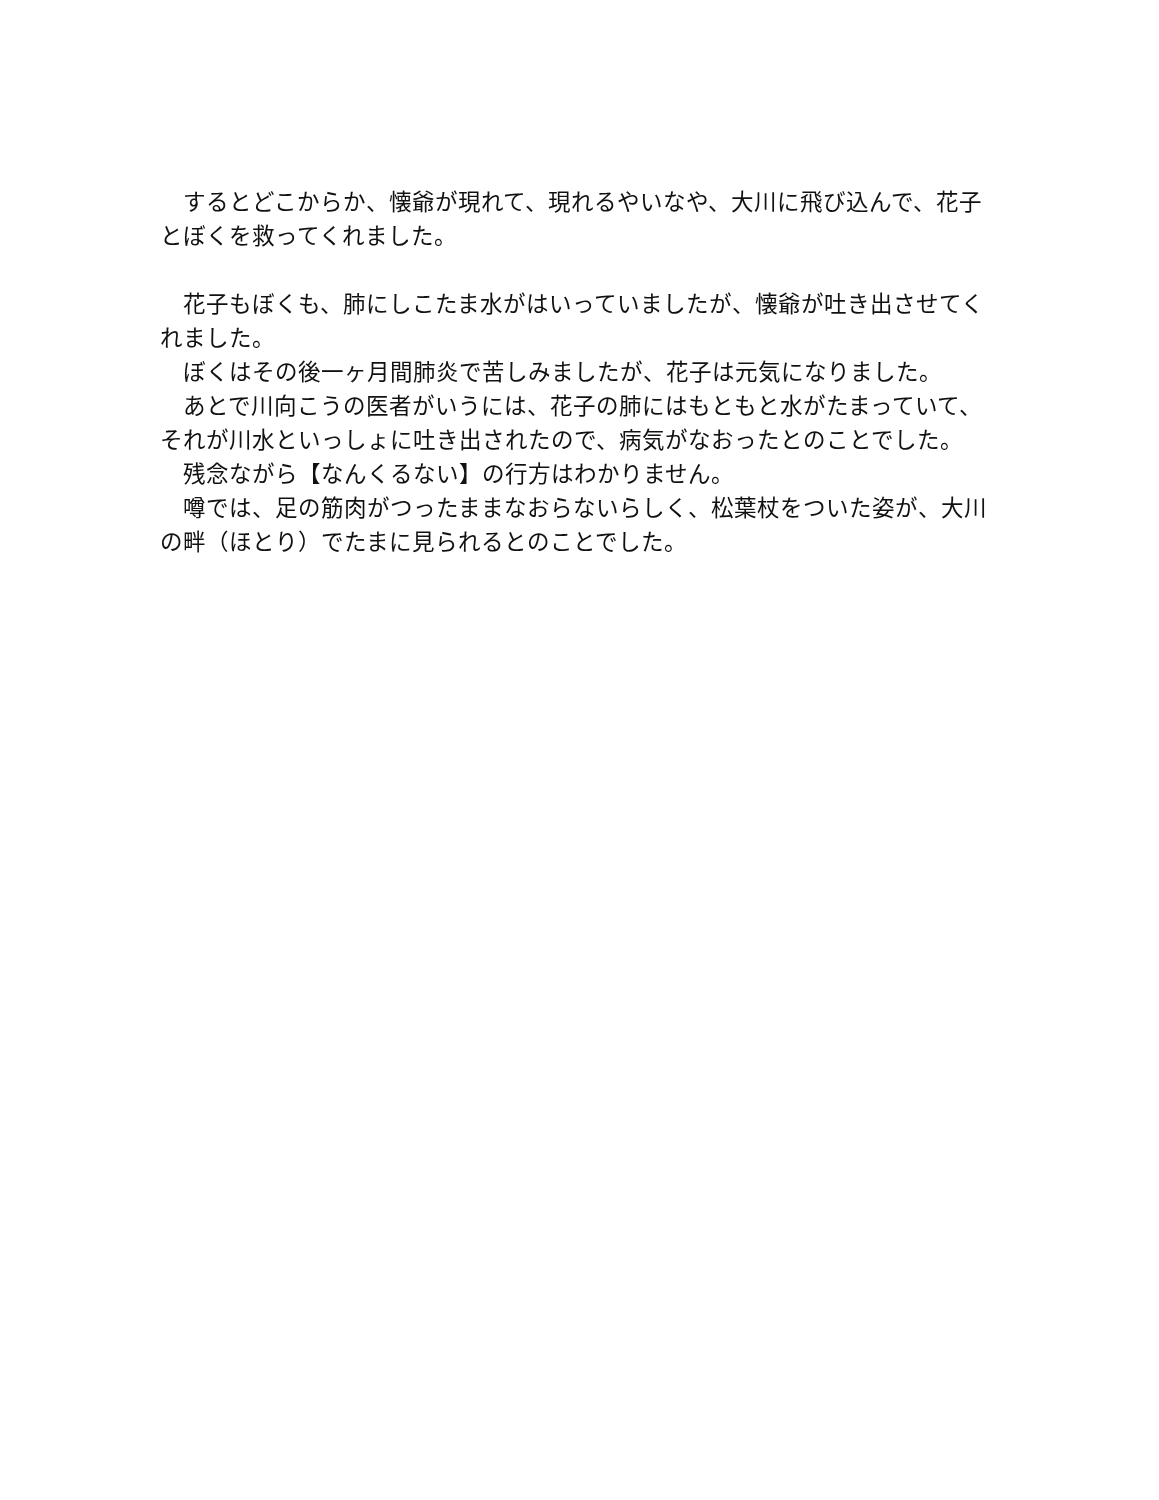するとどこからか、懐爺が現れて、現れるやいなや、大川に飛び込んで、花子とぼくを救ってくれました。
　花子もぼくも、肺にしこたま水がはいっていましたが、懐爺が吐き出させてくれました。
　ぼくはその後一ヶ月間肺炎で苦しみましたが、花子は元気になりました。
　あとで川向こうの医者がいうには、花子の肺にはもともと水がたまっていて、それが川水といっしょに吐き出されたので、病気がなおったとのことでした。
　残念ながら【なんくるない】の行方はわかりません。
　噂では、足の筋肉がつったままなおらないらしく、松葉杖をついた姿が、大川の畔（ほとり）でたまに見られるとのことでした。